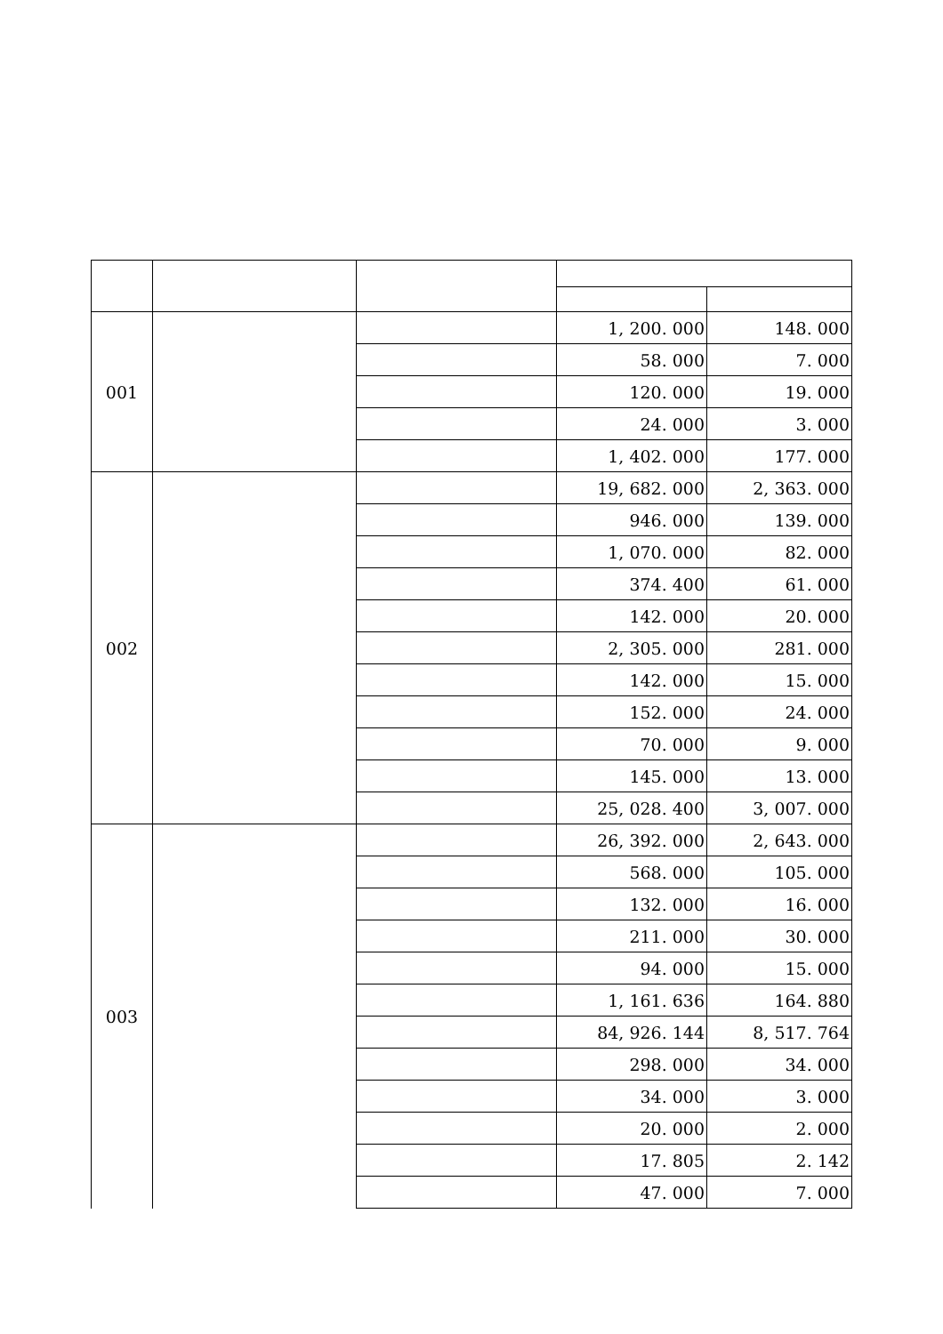| 001 | | | 1, 200. 000 | 148. 000 |
| | | | 58. 000 | 7. 000 |
| | | | 120. 000 | 19. 000 |
| | | | 24. 000 | 3. 000 |
| | | | 1, 402. 000 | 177. 000 |
| 002 | | | 19, 682. 000 | 2, 363. 000 |
| | | | 946. 000 | 139. 000 |
| | | | 1, 070. 000 | 82. 000 |
| | | | 374. 400 | 61. 000 |
| | | | 142. 000 | 20. 000 |
| | | | 2, 305. 000 | 281. 000 |
| | | | 142. 000 | 15. 000 |
| | | | 152. 000 | 24. 000 |
| | | | 70. 000 | 9. 000 |
| | | | 145. 000 | 13. 000 |
| | | | 25, 028. 400 | 3, 007. 000 |
| 003 | | | 26, 392. 000 | 2, 643. 000 |
| | | | 568. 000 | 105. 000 |
| | | | 132. 000 | 16. 000 |
| | | | 211. 000 | 30. 000 |
| | | | 94. 000 | 15. 000 |
| | | | 1, 161. 636 | 164. 880 |
| | | | 84, 926. 144 | 8, 517. 764 |
| | | | 298. 000 | 34. 000 |
| | | | 34. 000 | 3. 000 |
| | | | 20. 000 | 2. 000 |
| | | | 17. 805 | 2. 142 |
| | | | 47. 000 | 7. 000 |